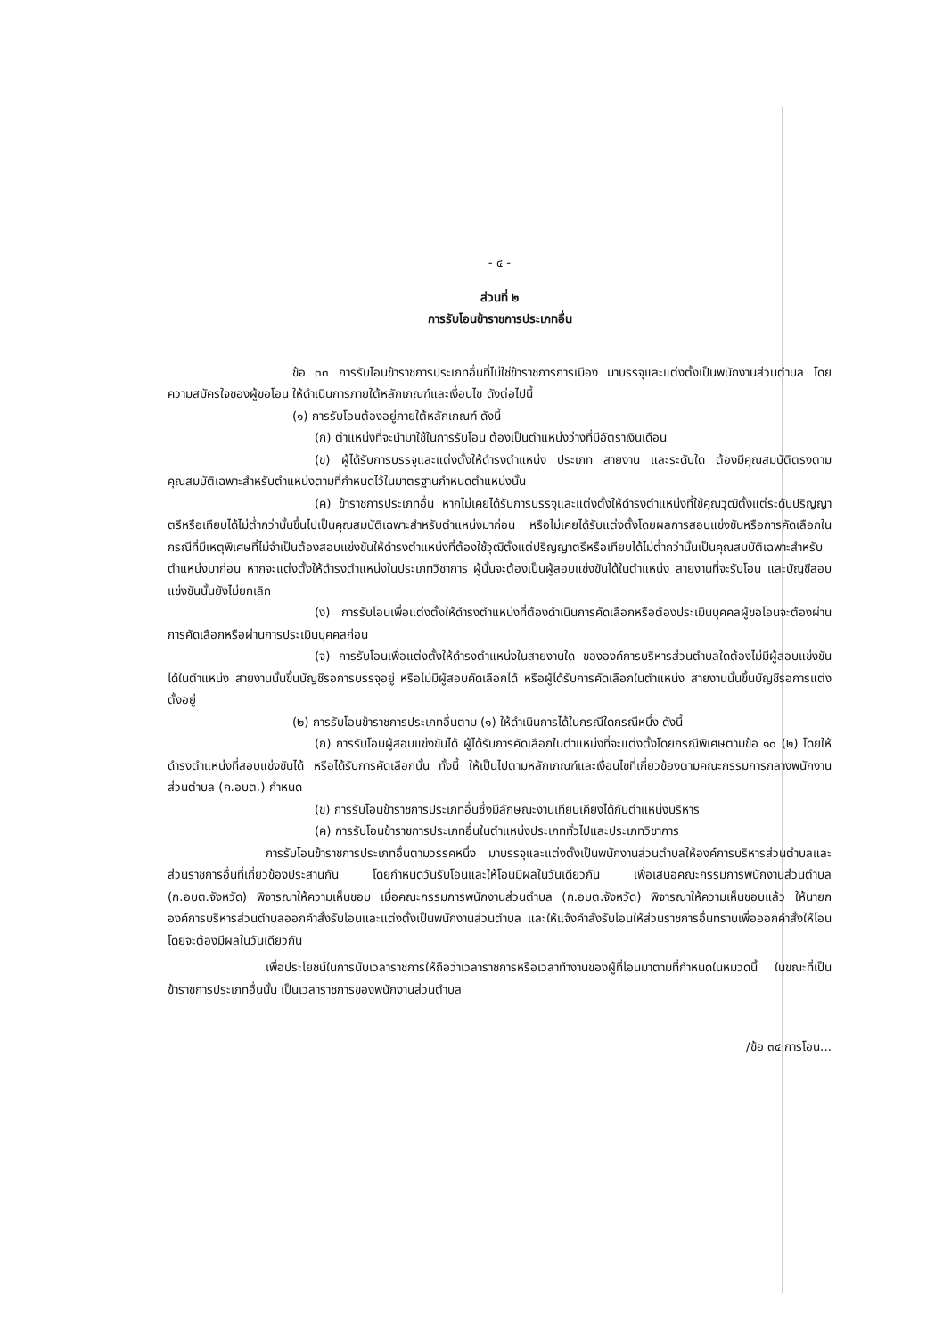- ๔ -
ส่วนที่ ๒
การรับโอนข้าราชการประเภทอื่น
ข้อ ๓๓ การรับโอนข้าราชการประเภทอื่นที่ไม่ใช่ข้าราชการการเมือง มาบรรจุและแต่งตั้งเป็นพนักงานส่วนตำบล โดยความสมัครใจของผู้ขอโอน ให้ดำเนินการภายใต้หลักเกณฑ์และเงื่อนไข ดังต่อไปนี้
(๑) การรับโอนต้องอยู่ภายใต้หลักเกณฑ์ ดังนี้
(ก) ตำแหน่งที่จะนำมาใช้ในการรับโอน ต้องเป็นตำแหน่งว่างที่มีอัตราเงินเดือน
(ข) ผู้ได้รับการบรรจุและแต่งตั้งให้ดำรงตำแหน่ง ประเภท สายงาน และระดับใด ต้องมีคุณสมบัติตรงตามคุณสมบัติเฉพาะสำหรับตำแหน่งตามที่กำหนดไว้ในมาตรฐานกำหนดตำแหน่งนั้น
(ค) ข้าราชการประเภทอื่น หากไม่เคยได้รับการบรรจุและแต่งตั้งให้ดำรงตำแหน่งที่ใช้คุณวุฒิตั้งแต่ระดับปริญญาตรีหรือเทียบได้ไม่ต่ำกว่านั้นขึ้นไปเป็นคุณสมบัติเฉพาะสำหรับตำแหน่งมาก่อน หรือไม่เคยได้รับแต่งตั้งโดยผลการสอบแข่งขันหรือการคัดเลือกในกรณีที่มีเหตุพิเศษที่ไม่จำเป็นต้องสอบแข่งขันให้ดำรงตำแหน่งที่ต้องใช้วุฒิตั้งแต่ปริญญาตรีหรือเทียบได้ไม่ต่ำกว่านั้นเป็นคุณสมบัติเฉพาะสำหรับตำแหน่งมาก่อน หากจะแต่งตั้งให้ดำรงตำแหน่งในประเภทวิชาการ ผู้นั้นจะต้องเป็นผู้สอบแข่งขันได้ในตำแหน่ง สายงานที่จะรับโอน และบัญชีสอบแข่งขันนั้นยังไม่ยกเลิก
(ง) การรับโอนเพื่อแต่งตั้งให้ดำรงตำแหน่งที่ต้องดำเนินการคัดเลือกหรือต้องประเมินบุคคลผู้ขอโอนจะต้องผ่านการคัดเลือกหรือผ่านการประเมินบุคคลก่อน
(จ) การรับโอนเพื่อแต่งตั้งให้ดำรงตำแหน่งในสายงานใด ขององค์การบริหารส่วนตำบลใดต้องไม่มีผู้สอบแข่งขันได้ในตำแหน่ง สายงานนั้นขึ้นบัญชีรอการบรรจุอยู่ หรือไม่มีผู้สอบคัดเลือกได้ หรือผู้ได้รับการคัดเลือกในตำแหน่ง สายงานนั้นขึ้นบัญชีรอการแต่งตั้งอยู่
(๒) การรับโอนข้าราชการประเภทอื่นตาม (๑) ให้ดำเนินการได้ในกรณีใดกรณีหนึ่ง ดังนี้
(ก) การรับโอนผู้สอบแข่งขันได้ ผู้ได้รับการคัดเลือกในตำแหน่งที่จะแต่งตั้งโดยกรณีพิเศษตามข้อ ๑๐ (๒) โดยให้ดำรงตำแหน่งที่สอบแข่งขันได้ หรือได้รับการคัดเลือกนั้น ทั้งนี้ ให้เป็นไปตามหลักเกณฑ์และเงื่อนไขที่เกี่ยวข้องตามคณะกรรมการกลางพนักงานส่วนตำบล (ก.อบต.) กำหนด
(ข) การรับโอนข้าราชการประเภทอื่นซึ่งมีลักษณะงานเทียบเคียงได้กับตำแหน่งบริหาร
(ค) การรับโอนข้าราชการประเภทอื่นในตำแหน่งประเภททั่วไปและประเภทวิชาการ
การรับโอนข้าราชการประเภทอื่นตามวรรคหนึ่ง มาบรรจุและแต่งตั้งเป็นพนักงานส่วนตำบลให้องค์การบริหารส่วนตำบลและส่วนราชการอื่นที่เกี่ยวข้องประสานกัน โดยกำหนดวันรับโอนและให้โอนมีผลในวันเดียวกัน เพื่อเสนอคณะกรรมการพนักงานส่วนตำบล (ก.อบต.จังหวัด) พิจารณาให้ความเห็นชอบ เมื่อคณะกรรมการพนักงานส่วนตำบล (ก.อบต.จังหวัด) พิจารณาให้ความเห็นชอบแล้ว ให้นายกองค์การบริหารส่วนตำบลออกคำสั่งรับโอนและแต่งตั้งเป็นพนักงานส่วนตำบล และให้แจ้งคำสั่งรับโอนให้ส่วนราชการอื่นทราบเพื่อออกคำสั่งให้โอน โดยจะต้องมีผลในวันเดียวกัน
เพื่อประโยชน์ในการนับเวลาราชการให้ถือว่าเวลาราชการหรือเวลาทำงานของผู้ที่โอนมาตามที่กำหนดในหมวดนี้ ในขณะที่เป็นข้าราชการประเภทอื่นนั้น เป็นเวลาราชการของพนักงานส่วนตำบล
/ข้อ ๓๔ การโอน...